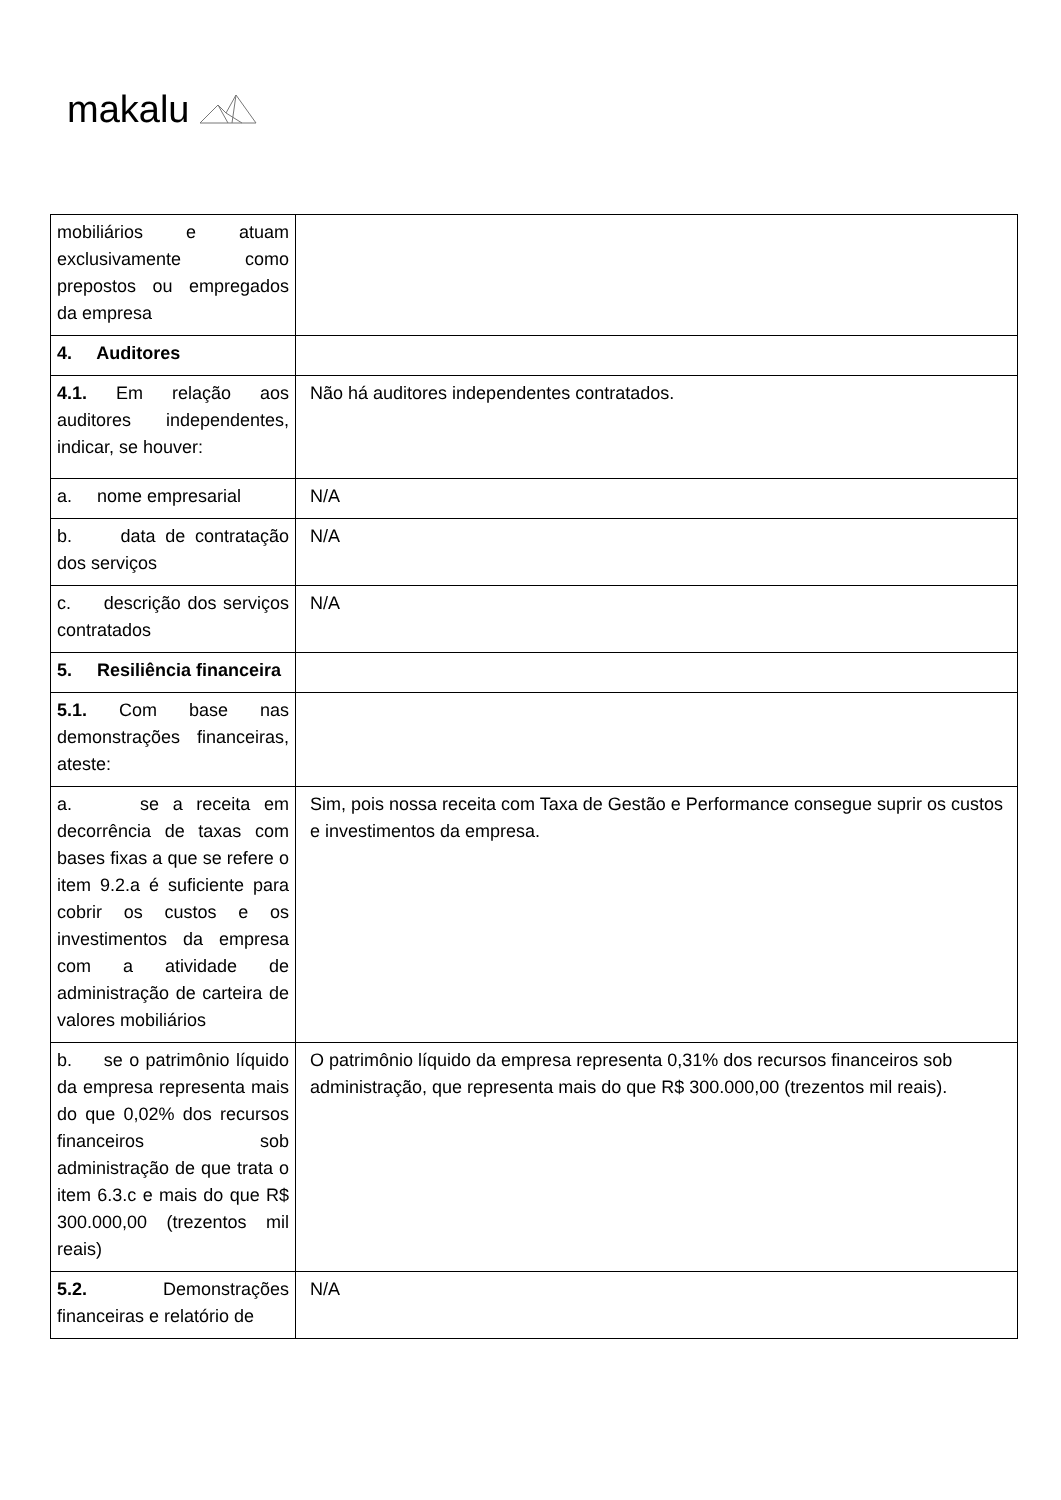makalu
| mobiliários e atuam exclusivamente como prepostos ou empregados da empresa | |
| 4. Auditores | |
| 4.1. Em relação aos auditores independentes, indicar, se houver: | Não há auditores independentes contratados. |
| a. nome empresarial | N/A |
| b. data de contratação dos serviços | N/A |
| c. descrição dos serviços contratados | N/A |
| 5. Resiliência financeira | |
| 5.1. Com base nas demonstrações financeiras, ateste: | |
| a. se a receita em decorrência de taxas com bases fixas a que se refere o item 9.2.a é suficiente para cobrir os custos e os investimentos da empresa com a atividade de administração de carteira de valores mobiliários | Sim, pois nossa receita com Taxa de Gestão e Performance consegue suprir os custos e investimentos da empresa. |
| b. se o patrimônio líquido da empresa representa mais do que 0,02% dos recursos financeiros sob administração de que trata o item 6.3.c e mais do que R$ 300.000,00 (trezentos mil reais) | O patrimônio líquido da empresa representa 0,31% dos recursos financeiros sob administração, que representa mais do que R$ 300.000,00 (trezentos mil reais). |
| 5.2. Demonstrações financeiras e relatório de | N/A |